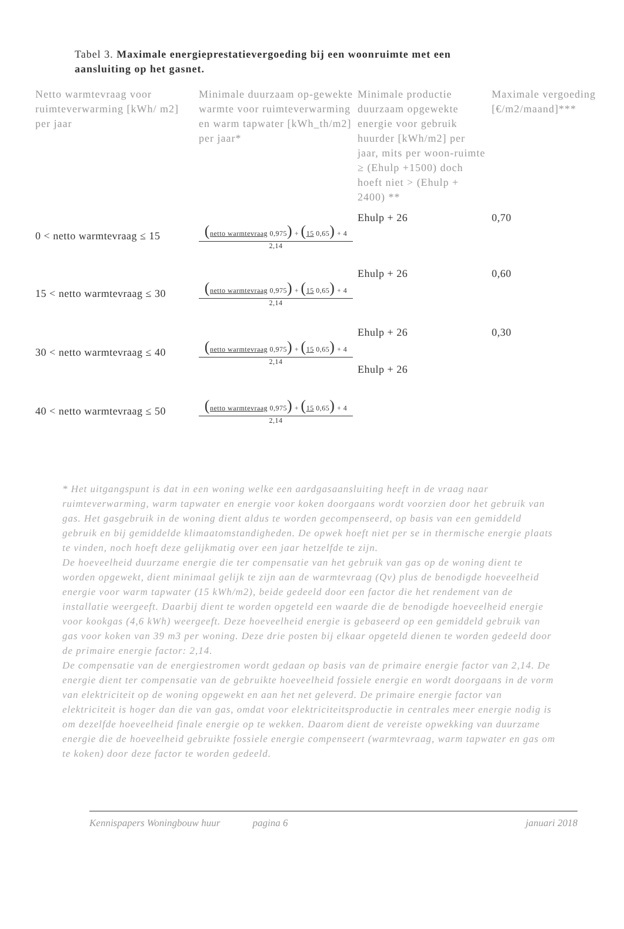Tabel 3. Maximale energieprestatievergoeding bij een woonruimte met een aansluiting op het gasnet.
| Netto warmtevraag voor ruimteverwarming [kWh/ m2] per jaar | Minimale duurzaam op-gewekte warmte voor ruimteverwarming en warm tapwater [kWh_th/m2] per jaar* | Minimale productie duurzaam opgewekte energie voor gebruik huurder [kWh/m2] per jaar, mits per woon-ruimte ≥ (Ehulp +1500) doch hoeft niet > (Ehulp + 2400) ** | Maximale vergoeding [€/m2/maand]*** |
| --- | --- | --- | --- |
| 0 < netto warmtevraag ≤ 15 | ( netto warmtevraag 0,975 ) + ( 15 0,65 ) + 4 2,14 | Ehulp + 26 | 0,70 |
| 15 < netto warmtevraag ≤ 30 | ( netto warmtevraag 0,975 ) + ( 15 0,65 ) + 4 2,14 | Ehulp + 26 | 0,60 |
| 30 < netto warmtevraag ≤ 40 | ( netto warmtevraag 0,975 ) + ( 15 0,65 ) + 4 2,14 | Ehulp + 26 Ehulp + 26 | 0,30 |
| 40 < netto warmtevraag ≤ 50 | ( netto warmtevraag 0,975 ) + ( 15 0,65 ) + 4 2,14 | | |
* Het uitgangspunt is dat in een woning welke een aardgasaansluiting heeft in de vraag naar ruimteverwarming, warm tapwater en energie voor koken doorgaans wordt voorzien door het gebruik van gas. Het gasgebruik in de woning dient aldus te worden gecompenseerd, op basis van een gemiddeld gebruik en bij gemiddelde klimaatomstandigheden. De opwek hoeft niet per se in thermische energie plaats te vinden, noch hoeft deze gelijkmatig over een jaar hetzelfde te zijn.
De hoeveelheid duurzame energie die ter compensatie van het gebruik van gas op de woning dient te worden opgewekt, dient minimaal gelijk te zijn aan de warmtevraag (Qv) plus de benodigde hoeveelheid energie voor warm tapwater (15 kWh/m2), beide gedeeld door een factor die het rendement van de installatie weergeeft. Daarbij dient te worden opgeteld een waarde die de benodigde hoeveelheid energie voor kookgas (4,6 kWh) weergeeft. Deze hoeveelheid energie is gebaseerd op een gemiddeld gebruik van gas voor koken van 39 m3 per woning. Deze drie posten bij elkaar opgeteld dienen te worden gedeeld door de primaire energie factor: 2,14.
De compensatie van de energiestromen wordt gedaan op basis van de primaire energie factor van 2,14. De energie dient ter compensatie van de gebruikte hoeveelheid fossiele energie en wordt doorgaans in de vorm van elektriciteit op de woning opgewekt en aan het net geleverd. De primaire energie factor van elektriciteit is hoger dan die van gas, omdat voor elektriciteitsproductie in centrales meer energie nodig is om dezelfde hoeveelheid finale energie op te wekken. Daarom dient de vereiste opwekking van duurzame energie die de hoeveelheid gebruikte fossiele energie compenseert (warmtevraag, warm tapwater en gas om te koken) door deze factor te worden gedeeld.
Kennispapers Woningbouw huur pagina 6 januari 2018